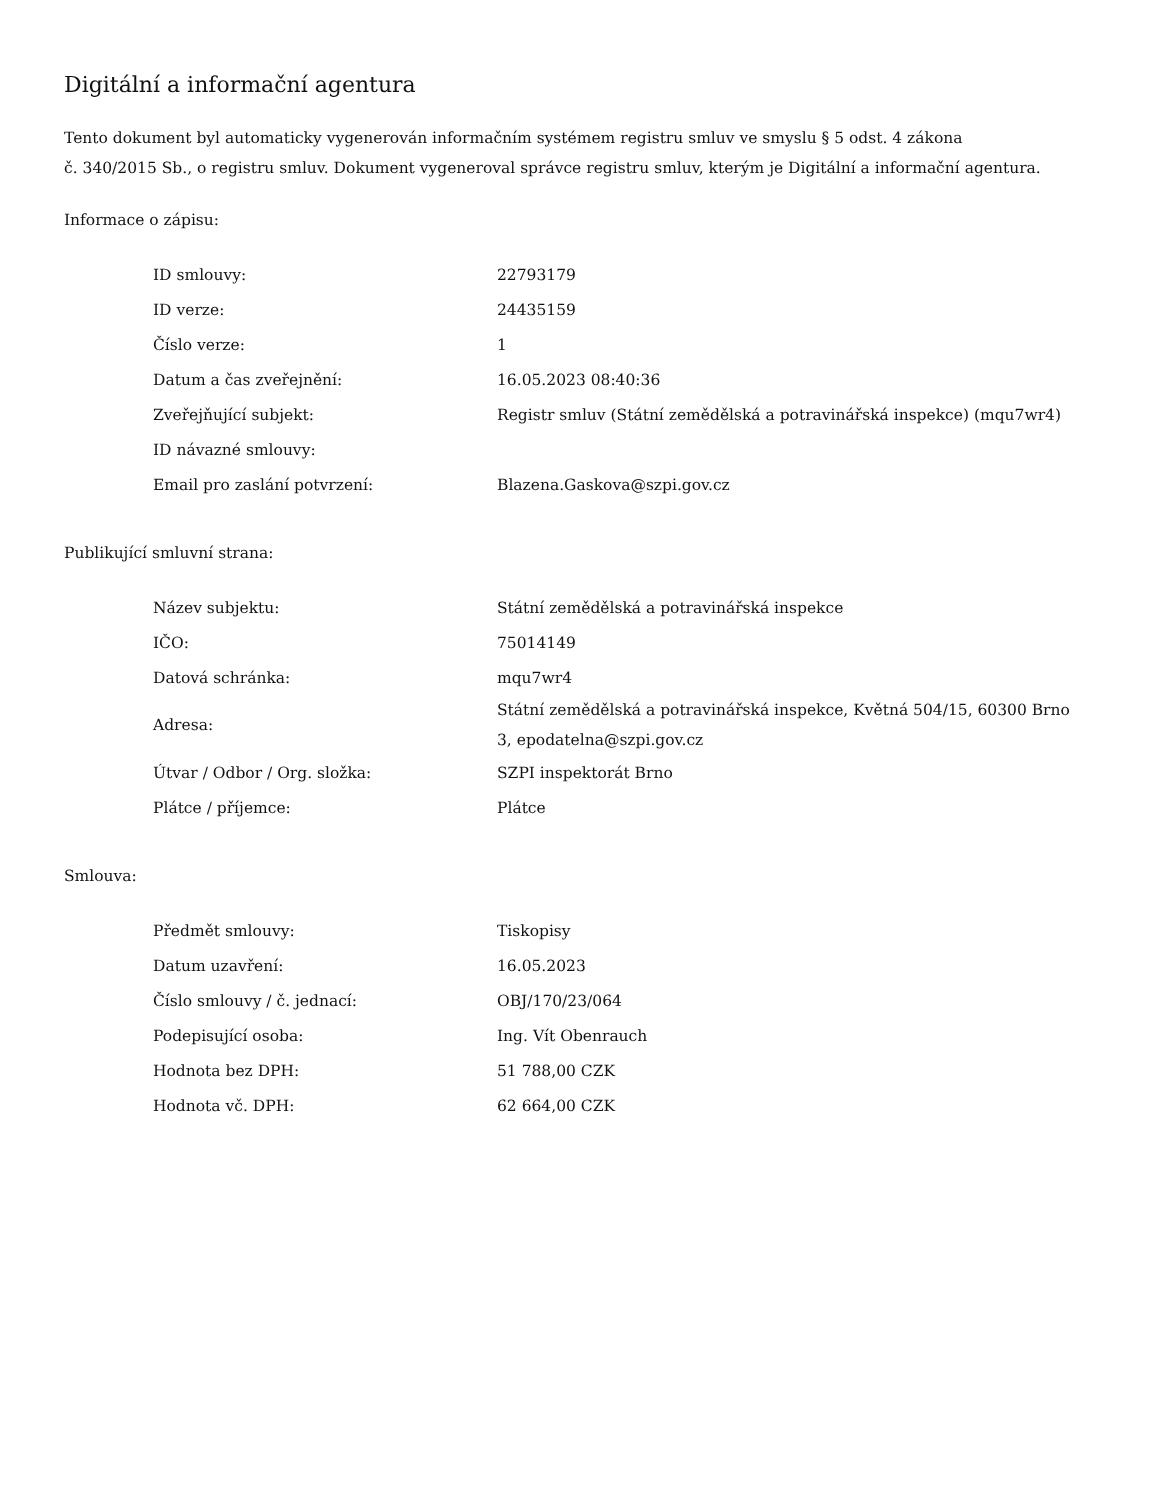Digitální a informační agentura
Tento dokument byl automaticky vygenerován informačním systémem registru smluv ve smyslu § 5 odst. 4 zákona
č. 340/2015 Sb., o registru smluv. Dokument vygeneroval správce registru smluv, kterým je Digitální a informační agentura.
Informace o zápisu:
| ID smlouvy: | 22793179 |
| ID verze: | 24435159 |
| Číslo verze: | 1 |
| Datum a čas zveřejnění: | 16.05.2023 08:40:36 |
| Zveřejňující subjekt: | Registr smluv (Státní zemědělská a potravinářská inspekce) (mqu7wr4) |
| ID návazné smlouvy: | |
| Email pro zaslání potvrzení: | Blazena.Gaskova@szpi.gov.cz |
Publikující smluvní strana:
| Název subjektu: | Státní zemědělská a potravinářská inspekce |
| IČO: | 75014149 |
| Datová schránka: | mqu7wr4 |
| Adresa: | Státní zemědělská a potravinářská inspekce, Květná 504/15, 60300 Brno 3, epodatelna@szpi.gov.cz |
| Útvar / Odbor / Org. složka: | SZPI inspektorát Brno |
| Plátce / příjemce: | Plátce |
Smlouva:
| Předmět smlouvy: | Tiskopisy |
| Datum uzavření: | 16.05.2023 |
| Číslo smlouvy / č. jednací: | OBJ/170/23/064 |
| Podepisující osoba: | Ing. Vít Obenrauch |
| Hodnota bez DPH: | 51 788,00 CZK |
| Hodnota vč. DPH: | 62 664,00 CZK |